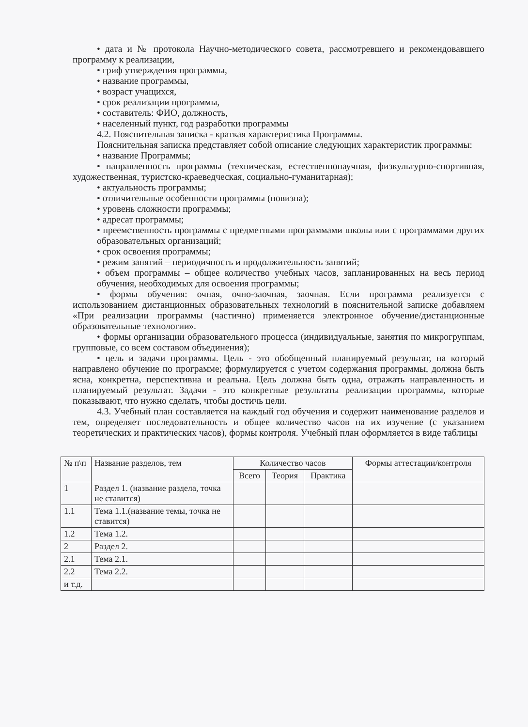• дата и № протокола Научно-методического совета, рассмотревшего и рекомендовавшего программу к реализации,
• гриф утверждения программы,
• название программы,
• возраст учащихся,
• срок реализации программы,
• составитель: ФИО, должность,
• населенный пункт, год разработки программы
4.2. Пояснительная записка - краткая характеристика Программы.
Пояснительная записка представляет собой описание следующих характеристик программы:
• название Программы;
• направленность программы (техническая, естественнонаучная, физкультурно-спортивная, художественная, туристско-краеведческая, социально-гуманитарная);
• актуальность программы;
• отличительные особенности программы (новизна);
• уровень сложности программы;
• адресат программы;
• преемственность программы с предметными программами школы или с программами других образовательных организаций;
• срок освоения программы;
• режим занятий – периодичность и продолжительность занятий;
• объем программы – общее количество учебных часов, запланированных на весь период обучения, необходимых для освоения программы;
• формы обучения: очная, очно-заочная, заочная. Если программа реализуется с использованием дистанционных образовательных технологий в пояснительной записке добавляем «При реализации программы (частично) применяется электронное обучение/дистанционные образовательные технологии».
• формы организации образовательного процесса (индивидуальные, занятия по микрогруппам, групповые, со всем составом объединения);
• цель и задачи программы. Цель - это обобщенный планируемый результат, на который направлено обучение по программе; формулируется с учетом содержания программы, должна быть ясна, конкретна, перспективна и реальна. Цель должна быть одна, отражать направленность и планируемый результат. Задачи - это конкретные результаты реализации программы, которые показывают, что нужно сделать, чтобы достичь цели.
4.3. Учебный план составляется на каждый год обучения и содержит наименование разделов и тем, определяет последовательность и общее количество часов на их изучение (с указанием теоретических и практических часов), формы контроля. Учебный план оформляется в виде таблицы
| № п\п | Название разделов, тем | Количество часов | | | Формы аттестации/контроля |
| --- | --- | --- | --- | --- | --- |
| | | Всего | Теория | Практика | |
| 1 | Раздел 1. (название раздела, точка не ставится) | | | | |
| 1.1 | Тема 1.1.(название темы, точка не ставится) | | | | |
| 1.2 | Тема 1.2. | | | | |
| 2 | Раздел 2. | | | | |
| 2.1 | Тема 2.1. | | | | |
| 2.2 | Тема 2.2. | | | | |
| и т.д. | | | | | |